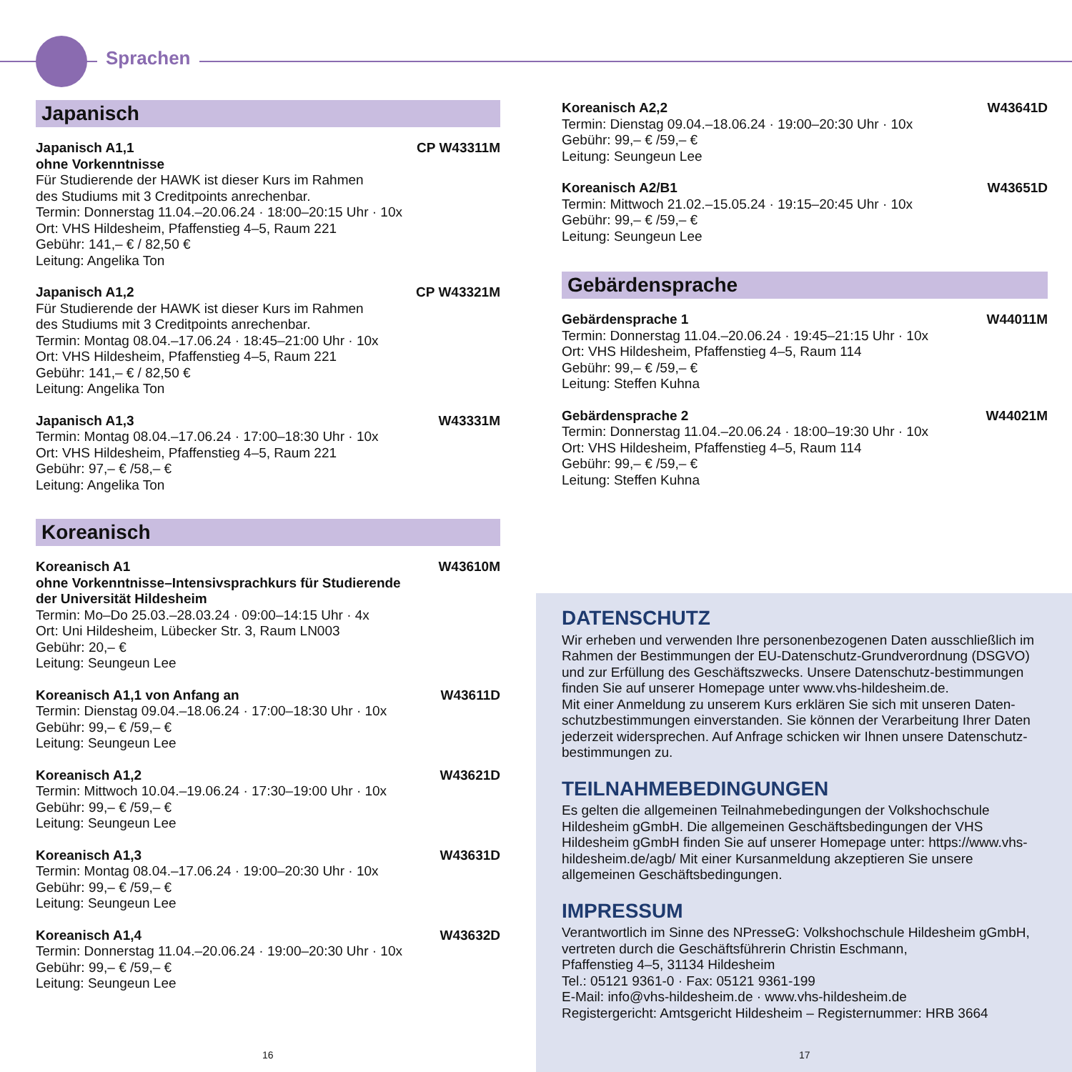Sprachen
Japanisch
Japanisch A1,1
ohne Vorkenntnisse CP W43311M
Für Studierende der HAWK ist dieser Kurs im Rahmen
des Studiums mit 3 Creditpoints anrechenbar.
Termin: Donnerstag 11.04.–20.06.24 · 18:00–20:15 Uhr · 10x
Ort: VHS Hildesheim, Pfaffenstieg 4–5, Raum 221
Gebühr: 141,– € / 82,50 €
Leitung: Angelika Ton
Japanisch A1,2 CP W43321M
Für Studierende der HAWK ist dieser Kurs im Rahmen
des Studiums mit 3 Creditpoints anrechenbar.
Termin: Montag 08.04.–17.06.24 · 18:45–21:00 Uhr · 10x
Ort: VHS Hildesheim, Pfaffenstieg 4–5, Raum 221
Gebühr: 141,– € / 82,50 €
Leitung: Angelika Ton
Japanisch A1,3 W43331M
Termin: Montag 08.04.–17.06.24 · 17:00–18:30 Uhr · 10x
Ort: VHS Hildesheim, Pfaffenstieg 4–5, Raum 221
Gebühr: 97,– € /58,– €
Leitung: Angelika Ton
Koreanisch
Koreanisch A1
ohne Vorkenntnisse–Intensivsprachkurs für Studierende
der Universität Hildesheim W43610M
Termin: Mo–Do 25.03.–28.03.24 · 09:00–14:15 Uhr · 4x
Ort: Uni Hildesheim, Lübecker Str. 3, Raum LN003
Gebühr: 20,– €
Leitung: Seungeun Lee
Koreanisch A1,1 von Anfang an W43611D
Termin: Dienstag 09.04.–18.06.24 · 17:00–18:30 Uhr · 10x
Gebühr: 99,– € /59,– €
Leitung: Seungeun Lee
Koreanisch A1,2 W43621D
Termin: Mittwoch 10.04.–19.06.24 · 17:30–19:00 Uhr · 10x
Gebühr: 99,– € /59,– €
Leitung: Seungeun Lee
Koreanisch A1,3 W43631D
Termin: Montag 08.04.–17.06.24 · 19:00–20:30 Uhr · 10x
Gebühr: 99,– € /59,– €
Leitung: Seungeun Lee
Koreanisch A1,4 W43632D
Termin: Donnerstag 11.04.–20.06.24 · 19:00–20:30 Uhr · 10x
Gebühr: 99,– € /59,– €
Leitung: Seungeun Lee
Koreanisch A2,2 W43641D
Termin: Dienstag 09.04.–18.06.24 · 19:00–20:30 Uhr · 10x
Gebühr: 99,– € /59,– €
Leitung: Seungeun Lee
Koreanisch A2/B1 W43651D
Termin: Mittwoch 21.02.–15.05.24 · 19:15–20:45 Uhr · 10x
Gebühr: 99,– € /59,– €
Leitung: Seungeun Lee
Gebärdensprache
Gebärdensprache 1 W44011M
Termin: Donnerstag 11.04.–20.06.24 · 19:45–21:15 Uhr · 10x
Ort: VHS Hildesheim, Pfaffenstieg 4–5, Raum 114
Gebühr: 99,– € /59,– €
Leitung: Steffen Kuhna
Gebärdensprache 2 W44021M
Termin: Donnerstag 11.04.–20.06.24 · 18:00–19:30 Uhr · 10x
Ort: VHS Hildesheim, Pfaffenstieg 4–5, Raum 114
Gebühr: 99,– € /59,– €
Leitung: Steffen Kuhna
DATENSCHUTZ
Wir erheben und verwenden Ihre personenbezogenen Daten ausschließlich im Rahmen der Bestimmungen der EU-Datenschutz-Grundverordnung (DSGVO) und zur Erfüllung des Geschäftszwecks. Unsere Datenschutz-bestimmungen finden Sie auf unserer Homepage unter www.vhs-hildesheim.de.
Mit einer Anmeldung zu unserem Kurs erklären Sie sich mit unseren Daten-schutzbestimmungen einverstanden. Sie können der Verarbeitung Ihrer Daten jederzeit widersprechen. Auf Anfrage schicken wir Ihnen unsere Datenschutz-bestimmungen zu.
TEILNAHMEBEDINGUNGEN
Es gelten die allgemeinen Teilnahmebedingungen der Volkshochschule Hildesheim gGmbH. Die allgemeinen Geschäftsbedingungen der VHS Hildesheim gGmbH finden Sie auf unserer Homepage unter: https://www.vhs-hildesheim.de/agb/ Mit einer Kursanmeldung akzeptieren Sie unsere allgemeinen Geschäftsbedingungen.
IMPRESSUM
Verantwortlich im Sinne des NPresseG: Volkshochschule Hildesheim gGmbH, vertreten durch die Geschäftsführerin Christin Eschmann,
Pfaffenstieg 4–5, 31134 Hildesheim
Tel.: 05121 9361-0 · Fax: 05121 9361-199
E-Mail: info@vhs-hildesheim.de · www.vhs-hildesheim.de
Registergericht: Amtsgericht Hildesheim – Registernummer: HRB 3664
16 17